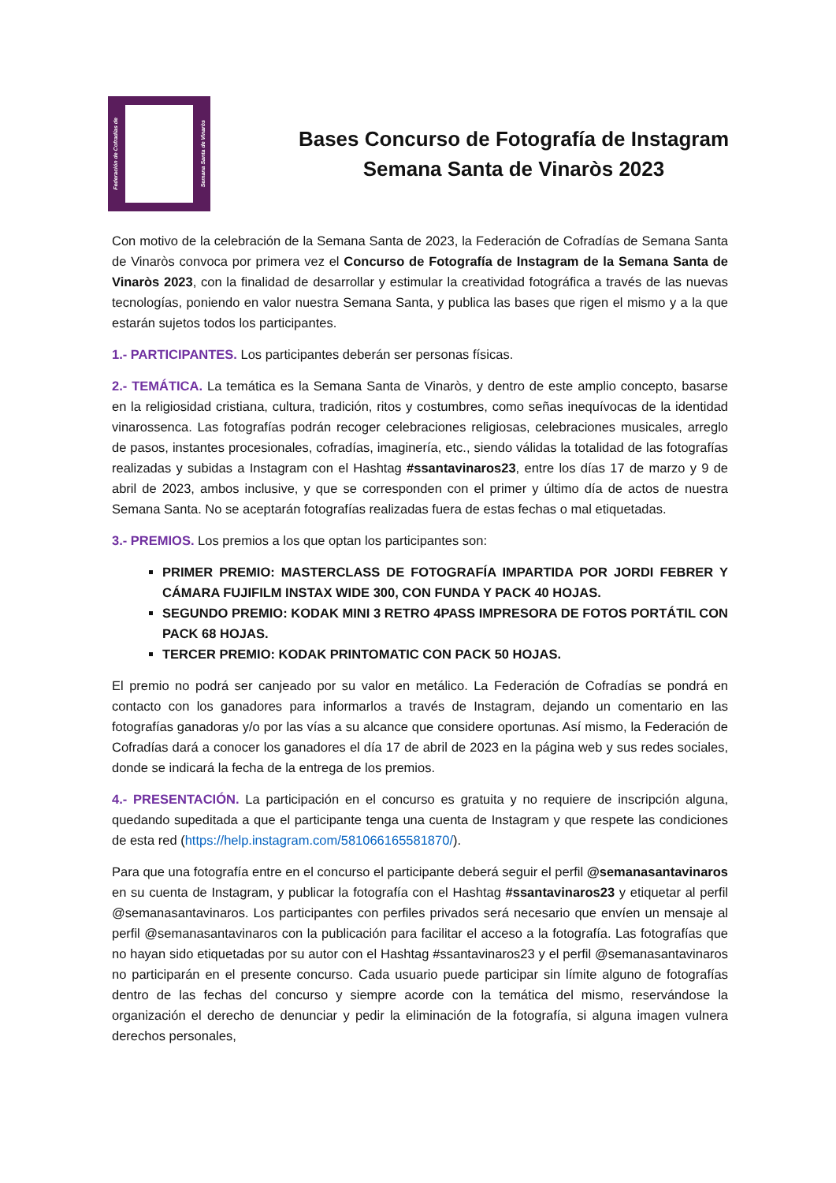Federación de Cofradías de
Semana Santa de Vinaròs
Bases Concurso de Fotografía de Instagram
Semana Santa de Vinaròs 2023
Con motivo de la celebración de la Semana Santa de 2023, la Federación de Cofradías de Semana Santa de Vinaròs convoca por primera vez el Concurso de Fotografía de Instagram de la Semana Santa de Vinaròs 2023, con la finalidad de desarrollar y estimular la creatividad fotográfica a través de las nuevas tecnologías, poniendo en valor nuestra Semana Santa, y publica las bases que rigen el mismo y a la que estarán sujetos todos los participantes.
1.- PARTICIPANTES. Los participantes deberán ser personas físicas.
2.- TEMÁTICA. La temática es la Semana Santa de Vinaròs, y dentro de este amplio concepto, basarse en la religiosidad cristiana, cultura, tradición, ritos y costumbres, como señas inequívocas de la identidad vinarossenca. Las fotografías podrán recoger celebraciones religiosas, celebraciones musicales, arreglo de pasos, instantes procesionales, cofradías, imaginería, etc., siendo válidas la totalidad de las fotografías realizadas y subidas a Instagram con el Hashtag #ssantavinaros23, entre los días 17 de marzo y 9 de abril de 2023, ambos inclusive, y que se corresponden con el primer y último día de actos de nuestra Semana Santa. No se aceptarán fotografías realizadas fuera de estas fechas o mal etiquetadas.
3.- PREMIOS. Los premios a los que optan los participantes son:
PRIMER PREMIO: MASTERCLASS DE FOTOGRAFÍA IMPARTIDA POR JORDI FEBRER Y CÁMARA FUJIFILM INSTAX WIDE 300, CON FUNDA Y PACK 40 HOJAS.
SEGUNDO PREMIO: KODAK MINI 3 RETRO 4PASS IMPRESORA DE FOTOS PORTÁTIL CON PACK 68 HOJAS.
TERCER PREMIO: KODAK PRINTOMATIC CON PACK 50 HOJAS.
El premio no podrá ser canjeado por su valor en metálico. La Federación de Cofradías se pondrá en contacto con los ganadores para informarlos a través de Instagram, dejando un comentario en las fotografías ganadoras y/o por las vías a su alcance que considere oportunas. Así mismo, la Federación de Cofradías dará a conocer los ganadores el día 17 de abril de 2023 en la página web y sus redes sociales, donde se indicará la fecha de la entrega de los premios.
4.- PRESENTACIÓN. La participación en el concurso es gratuita y no requiere de inscripción alguna, quedando supeditada a que el participante tenga una cuenta de Instagram y que respete las condiciones de esta red (https://help.instagram.com/581066165581870/).
Para que una fotografía entre en el concurso el participante deberá seguir el perfil @semanasantavinaros en su cuenta de Instagram, y publicar la fotografía con el Hashtag #ssantavinaros23 y etiquetar al perfil @semanasantavinaros. Los participantes con perfiles privados será necesario que envíen un mensaje al perfil @semanasantavinaros con la publicación para facilitar el acceso a la fotografía. Las fotografías que no hayan sido etiquetadas por su autor con el Hashtag #ssantavinaros23 y el perfil @semanasantavinaros no participarán en el presente concurso. Cada usuario puede participar sin límite alguno de fotografías dentro de las fechas del concurso y siempre acorde con la temática del mismo, reservándose la organización el derecho de denunciar y pedir la eliminación de la fotografía, si alguna imagen vulnera derechos personales,